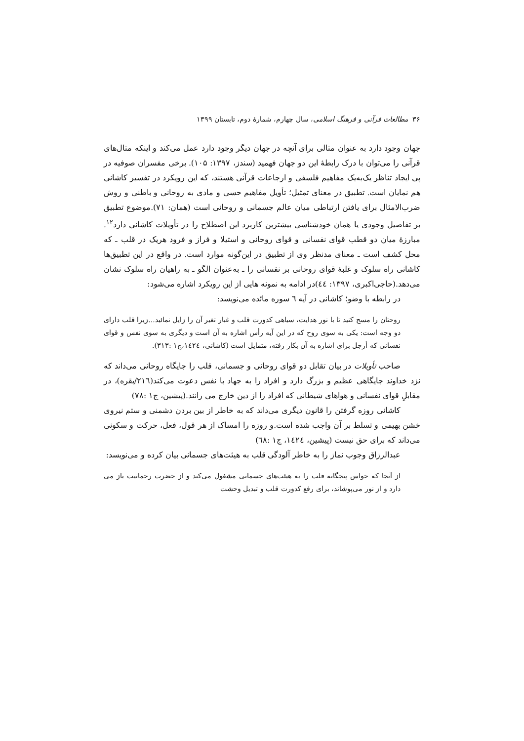۳۶ مطالعات قرآنی و فرهنگ اسلامی، سال چهارم، شمارهٔ دوم، تابستان ۱۳۹۹
جهان وجود دارد به عنوان مثالی برای آنچه در جهان دیگر وجود دارد عمل می‌کند و اینکه مثال‌های قرآنی را می‌توان با درک رابطهٔ این دو جهان فهمید (سندز، ۱۳۹۷: ۱۰۵). برخی مفسران صوفیه در پی ایجاد تناظر یک‌به‌یک مفاهیم فلسفی و ارجاعات قرآنی هستند، که این رویکرد در تفسیر کاشانی هم نمایان است. تطبیق در معنای تمثیل؛ تأویل مفاهیم حسی و مادی به روحانی و باطنی و روش ضرب‌الامثال برای یافتن ارتباطی میان عالم جسمانی و روحانی است (همان: ۷۱).موضوع تطبیق بر تفاصیل وجودی یا همان خودشناسی بیشترین کاربرد این اصطلاح را در تأویلات کاشانی دارد<sup>۱۲</sup>. مبارزهٔ میان دو قطب قوای نفسانی و قوای روحانی و استیلا و فراز و فرود هریک در قلب ـ که محل کشف است ـ معنای مدنظر وی از تطبیق در این‌گونه موارد است. در واقع در این تطبیق‌ها کاشانی راه سلوک و غلبهٔ قوای روحانی بر نفسانی را ـ به‌عنوان الگو ـ به راهیان راه سلوک نشان می‌دهد.(حاجی‌اکبری، ۱۳۹۷: ٤٤)در ادامه به نمونه هایی از این رویکرد اشاره می‌شود:
در رابطه با وضو؛ کاشانی در آیه ٦ سوره مائده می‌نویسد:
روحتان را مسح کنید تا با نور هدایت، سیاهی کدورت قلب و غبار تغیر آن را زایل نمائید...زیرا قلب دارای دو وجه است: یکی به سوی روح که در این آیه رأس اشاره به آن است و دیگری به سوی نفس و قوای نفسانی که أرجل برای اشاره به آن بکار رفته، متمایل است (کاشانی، ١٤٢٤،ج١ :۳۱۳).
صاحب تأویلات در بیان تقابل دو قوای روحانی و جسمانی، قلب را جایگاه روحانی می‌داند که نزد خداوند جایگاهی عظیم و بزرگ دارد و افراد را به جهاد با نفس دعوت می‌کند(٢١٦/بقره)، در مقابلِ قوای نفسانی و هواهای شیطانی که افراد را از دین خارج می رانند.(پیشین، ج١ :۷۸)
کاشانی روزه گرفتن را قانون دیگری می‌داند که به خاطر از بین بردن دشمنی و ستم نیروی خشن بهیمی و تسلط بر آن واجب شده است.و روزه را امساک از هر قول، فعل، حرکت و سکونی می‌داند که برای حق نیست (پیشین، ١٤٢٤، ج١ :٦٨)
عبدالرزاق وجوب نماز را به خاطر آلودگی قلب به هیئت‌های جسمانی بیان کرده و می‌نویسد:
از آنجا که حواس پنجگانه قلب را به هیئت‌های جسمانی مشغول می‌کند و از حضرت رحمانیت باز می دارد و از نور می‌پوشاند، برای رفع کدورت قلب و تبدیل وحشت